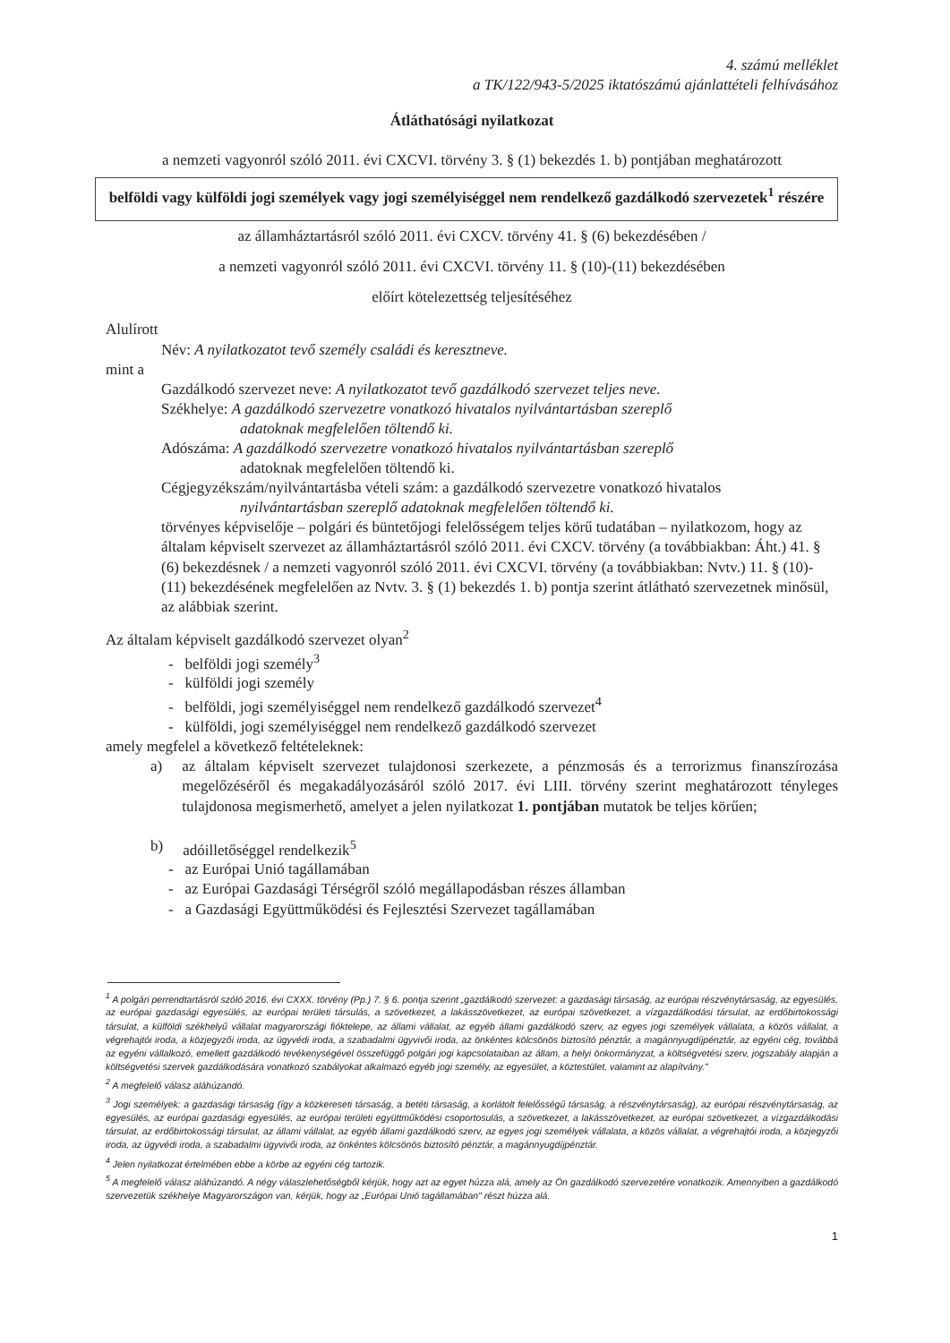4. számú melléklet
a TK/122/943-5/2025 iktatószámú ajánlattételi felhívásához
Átláthatósági nyilatkozat
a nemzeti vagyonról szóló 2011. évi CXCVI. törvény 3. § (1) bekezdés 1. b) pontjában meghatározott
belföldi vagy külföldi jogi személyek vagy jogi személyiséggel nem rendelkező gazdálkodó szervezetek<sup>1</sup> részére
az államháztartásról szóló 2011. évi CXCV. törvény 41. § (6) bekezdésében /
a nemzeti vagyonról szóló 2011. évi CXCVI. törvény 11. § (10)-(11) bekezdésében
előírt kötelezettség teljesítéséhez
Alulírott
Név: A nyilatkozatot tevő személy családi és keresztneve.
mint a
Gazdálkodó szervezet neve: A nyilatkozatot tevő gazdálkodó szervezet teljes neve.
Székhelye: A gazdálkodó szervezetre vonatkozó hivatalos nyilvántartásban szereplő
adatoknak megfelelően töltendő ki.
Adószáma: A gazdálkodó szervezetre vonatkozó hivatalos nyilvántartásban szereplő
adatoknak megfelelően töltendő ki.
Cégjegyzékszám/nyilvántartásba vételi szám: a gazdálkodó szervezetre vonatkozó hivatalos
nyilvántartásban szereplő adatoknak megfelelően töltendő ki.
törvényes képviselője – polgári és büntetőjogi felelősségem teljes körű tudatában – nyilatkozom, hogy az általam képviselt szervezet az államháztartásról szóló 2011. évi CXCV. törvény (a továbbiakban: Áht.) 41. § (6) bekezdésnek / a nemzeti vagyonról szóló 2011. évi CXCVI. törvény (a továbbiakban: Nvtv.) 11. § (10)-(11) bekezdésének megfelelően az Nvtv. 3. § (1) bekezdés 1. b) pontja szerint átlátható szervezetnek minősül, az alábbiak szerint.
Az általam képviselt gazdálkodó szervezet olyan<sup>2</sup>
- belföldi jogi személy<sup>3</sup>
- külföldi jogi személy
- belföldi, jogi személyiséggel nem rendelkező gazdálkodó szervezet<sup>4</sup>
- külföldi, jogi személyiséggel nem rendelkező gazdálkodó szervezet
amely megfelel a következő feltételeknek:
a) az általam képviselt szervezet tulajdonosi szerkezete, a pénzmosás és a terrorizmus finanszírozása megelőzéséről és megakadályozásáról szóló 2017. évi LIII. törvény szerint meghatározott tényleges tulajdonosa megismerhető, amelyet a jelen nyilatkozat 1. pontjában mutatok be teljes körűen;
b) adóilletőséggel rendelkezik<sup>5</sup>
- az Európai Unió tagállamában
- az Európai Gazdasági Térségről szóló megállapodásban részes államban
- a Gazdasági Együttműködési és Fejlesztési Szervezet tagállamában
<sup>1</sup> A polgári perrendtartásról szóló 2016. évi CXXX. törvény (Pp.) 7. § 6. pontja szerint „gazdálkodó szervezet: a gazdasági társaság, az európai részvénytársaság, az egyesülés, az európai gazdasági egyesülés, az európai területi társulás, a szövetkezet, a lakásszövetkezet, az európai szövetkezet, a vízgazdálkodási társulat, az erdőbirtokossági társulat, a külföldi székhelyű vállalat magyarországi fióktelepe, az állami vállalat, az egyéb állami gazdálkodó szerv, az egyes jogi személyek vállalata, a közös vállalat, a végrehajtói iroda, a közjegyzői iroda, az ügyvédi iroda, a szabadalmi ügyvivői iroda, az önkéntes kölcsönös biztosító pénztár, a magánnyugdíjpénztár, az egyéni cég, továbbá az egyéni vállalkozó, emellett gazdálkodó tevékenységével összefüggő polgári jogi kapcsolataiban az állam, a helyi önkormányzat, a költségvetési szerv, jogszabály alapján a költségvetési szervek gazdálkodására vonatkozó szabályokat alkalmazó egyéb jogi személy, az egyesület, a köztestület, valamint az alapítvány."
<sup>2</sup> A megfelelő válasz aláhúzandó.
<sup>3</sup> Jogi személyek: a gazdasági társaság (így a közkereseti társaság, a betéti társaság, a korlátolt felelősségű társaság, a részvénytársaság), az európai részvénytársaság, az egyesülés, az európai gazdasági egyesülés, az európai területi együttműködési csoportosulás, a szövetkezet, a lakásszövetkezet, az európai szövetkezet, a vízgazdálkodási társulat, az erdőbirtokossági társulat, az állami vállalat, az egyéb állami gazdálkodó szerv, az egyes jogi személyek vállalata, a közös vállalat, a végrehajtói iroda, a közjegyzői iroda, az ügyvédi iroda, a szabadalmi ügyvivői iroda, az önkéntes kölcsönös biztosító pénztár, a magánnyugdíjpénztár.
<sup>4</sup> Jelen nyilatkozat értelmében ebbe a körbe az egyéni cég tartozik.
<sup>5</sup> A megfelelő válasz aláhúzandó. A négy válaszlehetőségből kérjük, hogy azt az egyet húzza alá, amely az Ön gazdálkodó szervezetére vonatkozik. Amennyiben a gazdálkodó szervezetük székhelye Magyarországon van, kérjük, hogy az „Európai Unió tagállamában" részt húzza alá.
1